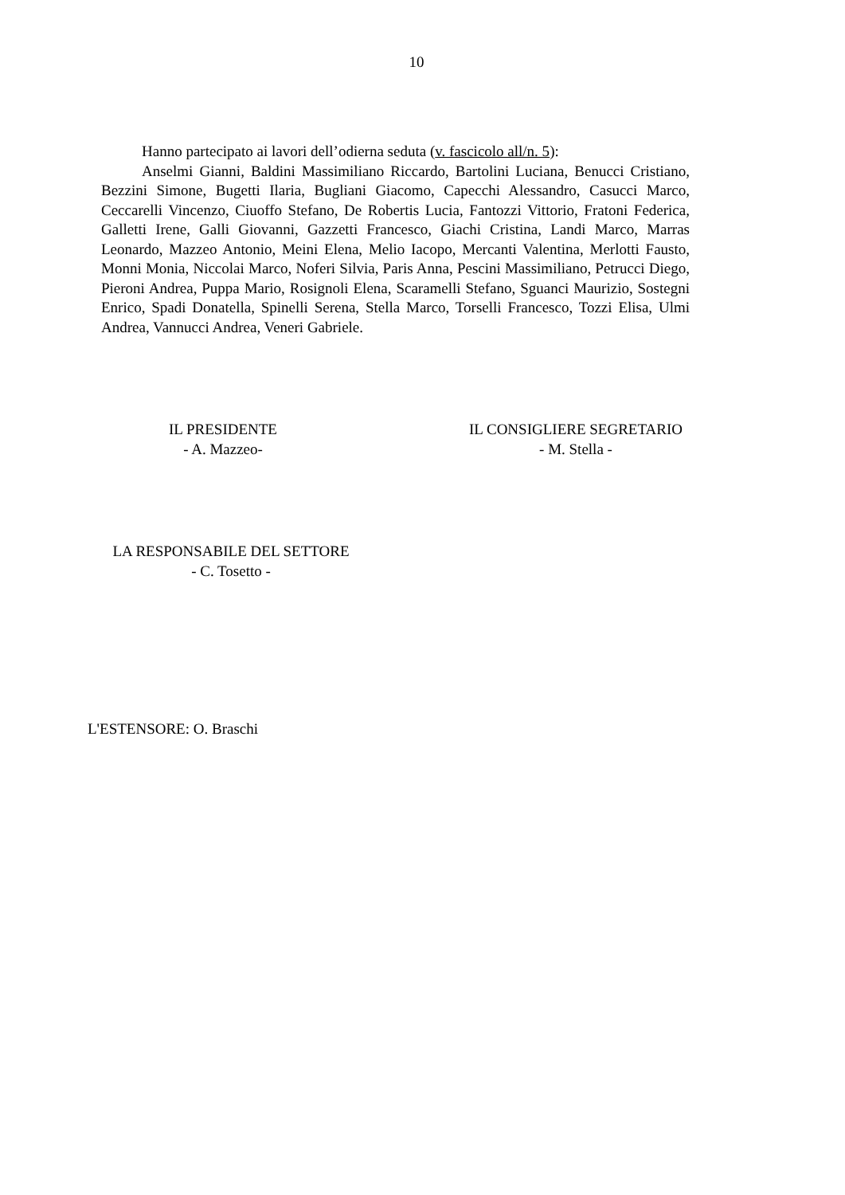10
Hanno partecipato ai lavori dell’odierna seduta (v. fascicolo all/n. 5):
Anselmi Gianni, Baldini Massimiliano Riccardo, Bartolini Luciana, Benucci Cristiano, Bezzini Simone, Bugetti Ilaria, Bugliani Giacomo, Capecchi Alessandro, Casucci Marco, Ceccarelli Vincenzo, Ciuoffo Stefano, De Robertis Lucia, Fantozzi Vittorio, Fratoni Federica, Galletti Irene, Galli Giovanni, Gazzetti Francesco, Giachi Cristina, Landi Marco, Marras Leonardo, Mazzeo Antonio, Meini Elena, Melio Iacopo, Mercanti Valentina, Merlotti Fausto, Monni Monia, Niccolai Marco, Noferi Silvia, Paris Anna, Pescini Massimiliano, Petrucci Diego, Pieroni Andrea, Puppa Mario, Rosignoli Elena, Scaramelli Stefano, Sguanci Maurizio, Sostegni Enrico, Spadi Donatella, Spinelli Serena, Stella Marco, Torselli Francesco, Tozzi Elisa, Ulmi Andrea, Vannucci Andrea, Veneri Gabriele.
IL PRESIDENTE
- A. Mazzeo-
IL CONSIGLIERE SEGRETARIO
- M. Stella -
LA RESPONSABILE DEL SETTORE
- C. Tosetto -
L'ESTENSORE: O. Braschi